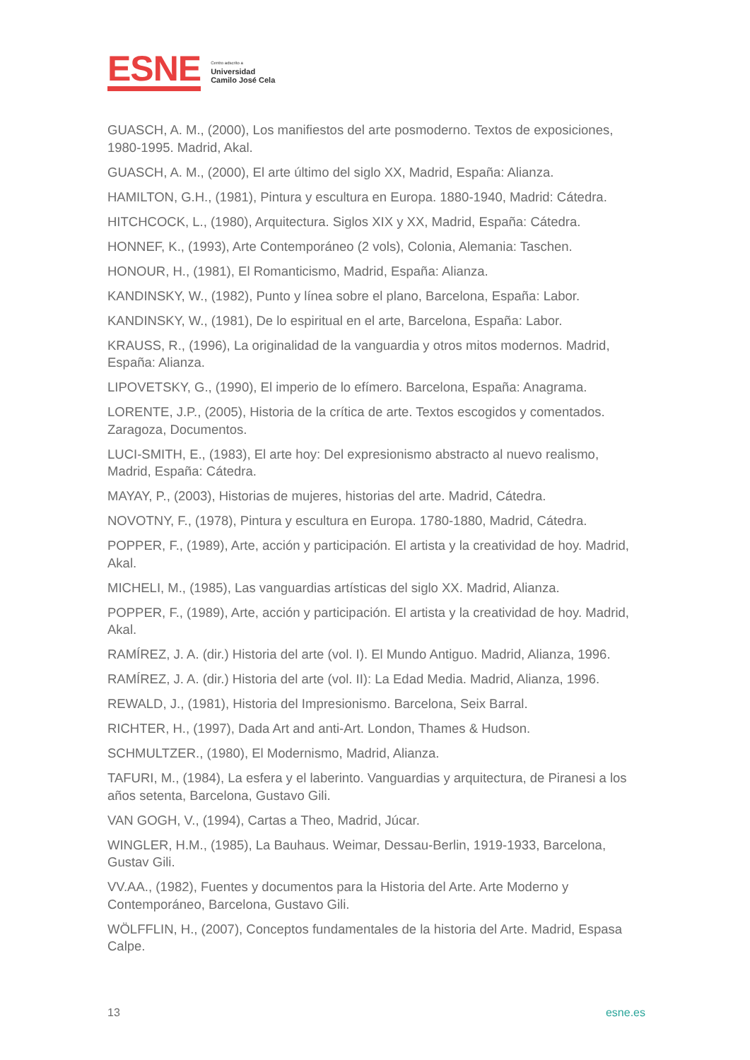ESNE
Centro adscrito a
Universidad
Camilo José Cela
GUASCH, A. M., (2000), Los manifiestos del arte posmoderno. Textos de exposiciones, 1980-1995. Madrid, Akal.
GUASCH, A. M., (2000), El arte último del siglo XX, Madrid, España: Alianza.
HAMILTON, G.H., (1981), Pintura y escultura en Europa. 1880-1940, Madrid: Cátedra.
HITCHCOCK, L., (1980), Arquitectura. Siglos XIX y XX, Madrid, España: Cátedra.
HONNEF, K., (1993), Arte Contemporáneo (2 vols), Colonia, Alemania: Taschen.
HONOUR, H., (1981), El Romanticismo, Madrid, España: Alianza.
KANDINSKY, W., (1982), Punto y línea sobre el plano, Barcelona, España: Labor.
KANDINSKY, W., (1981), De lo espiritual en el arte, Barcelona, España: Labor.
KRAUSS, R., (1996), La originalidad de la vanguardia y otros mitos modernos. Madrid, España: Alianza.
LIPOVETSKY, G., (1990), El imperio de lo efímero. Barcelona, España: Anagrama.
LORENTE, J.P., (2005), Historia de la crítica de arte. Textos escogidos y comentados. Zaragoza, Documentos.
LUCI-SMITH, E., (1983), El arte hoy: Del expresionismo abstracto al nuevo realismo, Madrid, España: Cátedra.
MAYAY, P., (2003), Historias de mujeres, historias del arte. Madrid, Cátedra.
NOVOTNY, F., (1978), Pintura y escultura en Europa. 1780-1880, Madrid, Cátedra.
POPPER, F., (1989), Arte, acción y participación. El artista y la creatividad de hoy. Madrid, Akal.
MICHELI, M., (1985), Las vanguardias artísticas del siglo XX. Madrid, Alianza.
POPPER, F., (1989), Arte, acción y participación. El artista y la creatividad de hoy. Madrid, Akal.
RAMÍREZ, J. A. (dir.) Historia del arte (vol. I). El Mundo Antiguo. Madrid, Alianza, 1996.
RAMÍREZ, J. A. (dir.) Historia del arte (vol. II): La Edad Media. Madrid, Alianza, 1996.
REWALD, J., (1981), Historia del Impresionismo. Barcelona, Seix Barral.
RICHTER, H., (1997), Dada Art and anti-Art. London, Thames & Hudson.
SCHMULTZER., (1980), El Modernismo, Madrid, Alianza.
TAFURI, M., (1984), La esfera y el laberinto. Vanguardias y arquitectura, de Piranesi a los años setenta, Barcelona, Gustavo Gili.
VAN GOGH, V., (1994), Cartas a Theo, Madrid, Júcar.
WINGLER, H.M., (1985), La Bauhaus. Weimar, Dessau-Berlin, 1919-1933, Barcelona, Gustav Gili.
VV.AA., (1982), Fuentes y documentos para la Historia del Arte. Arte Moderno y Contemporáneo, Barcelona, Gustavo Gili.
WÖLFFLIN, H., (2007), Conceptos fundamentales de la historia del Arte. Madrid, Espasa Calpe.
13 esne.es